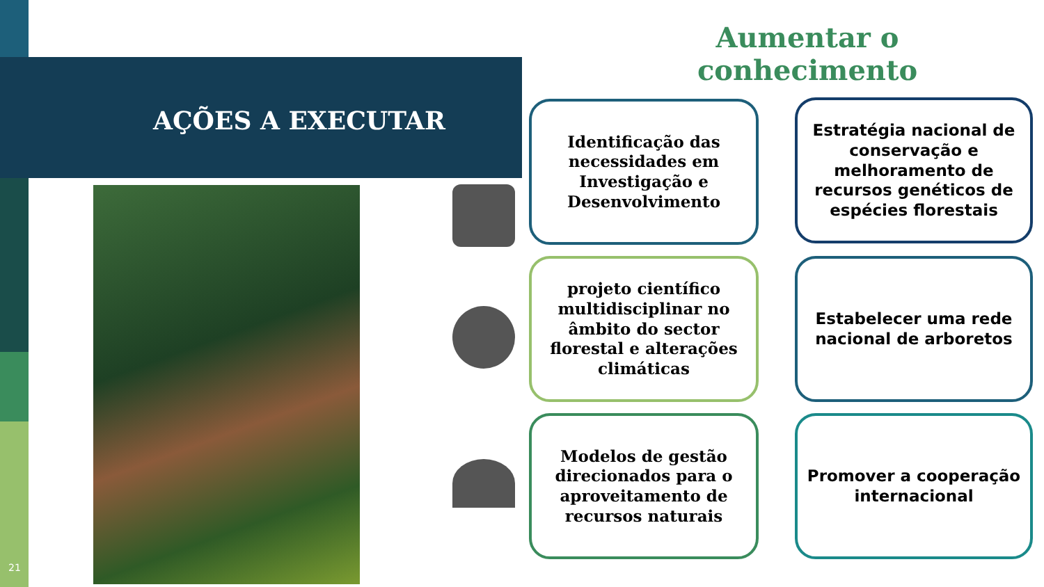Aumentar o conhecimento
AÇÕES A EXECUTAR
Identificação das necessidades em Investigação e Desenvolvimento
Estratégia nacional de conservação e melhoramento de recursos genéticos de espécies florestais
projeto científico multidisciplinar no âmbito do sector florestal e alterações climáticas
Estabelecer uma rede nacional de arboretos
Modelos de gestão direcionados para o aproveitamento de recursos naturais
Promover a cooperação internacional
21